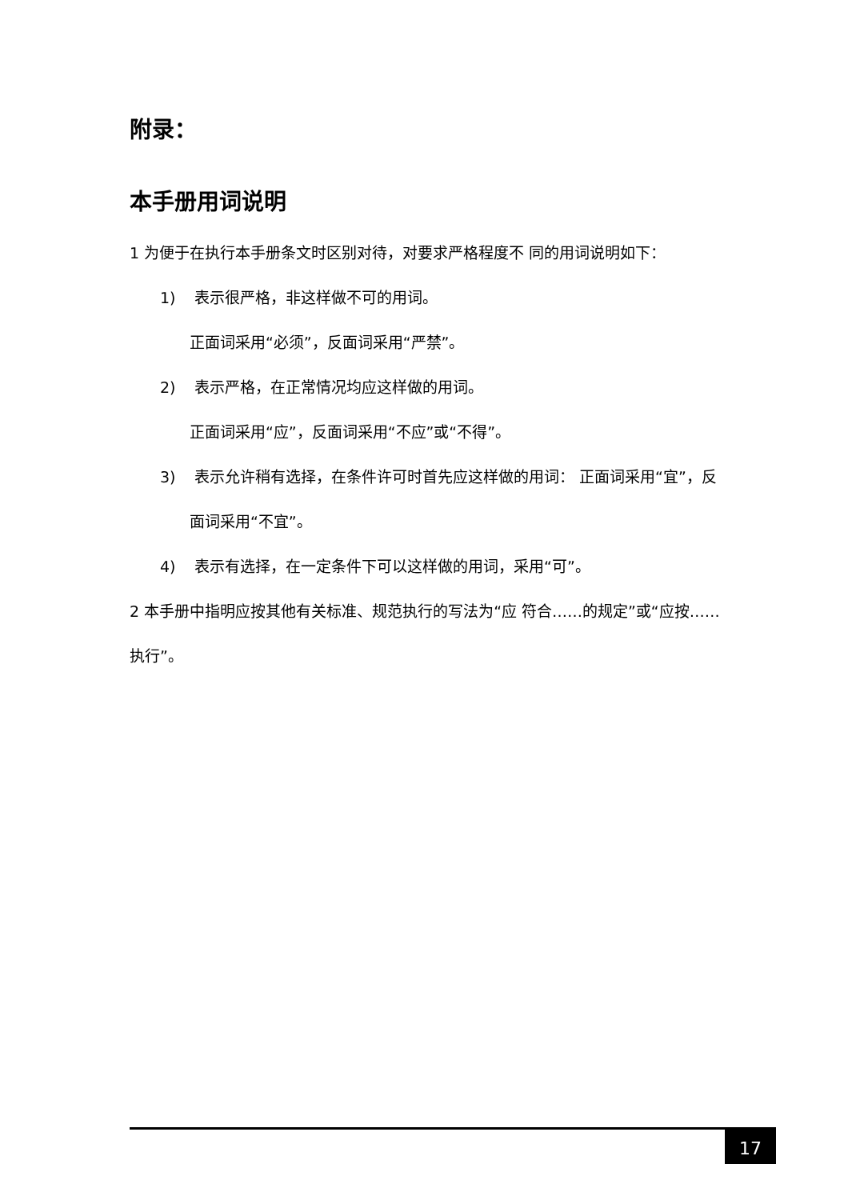附录：
本手册用词说明
1 为便于在执行本手册条文时区别对待，对要求严格程度不 同的用词说明如下：
1) 表示很严格，非这样做不可的用词。
正面词采用“必须”，反面词采用“严禁”。
2) 表示严格，在正常情况均应这样做的用词。
正面词采用“应”，反面词采用“不应”或“不得”。
3) 表示允许稍有选择，在条件许可时首先应这样做的用词： 正面词采用“宜”，反面词采用“不宜”。
4) 表示有选择，在一定条件下可以这样做的用词，采用“可”。
2 本手册中指明应按其他有关标准、规范执行的写法为“应 符合……的规定”或“应按……执行”。
17